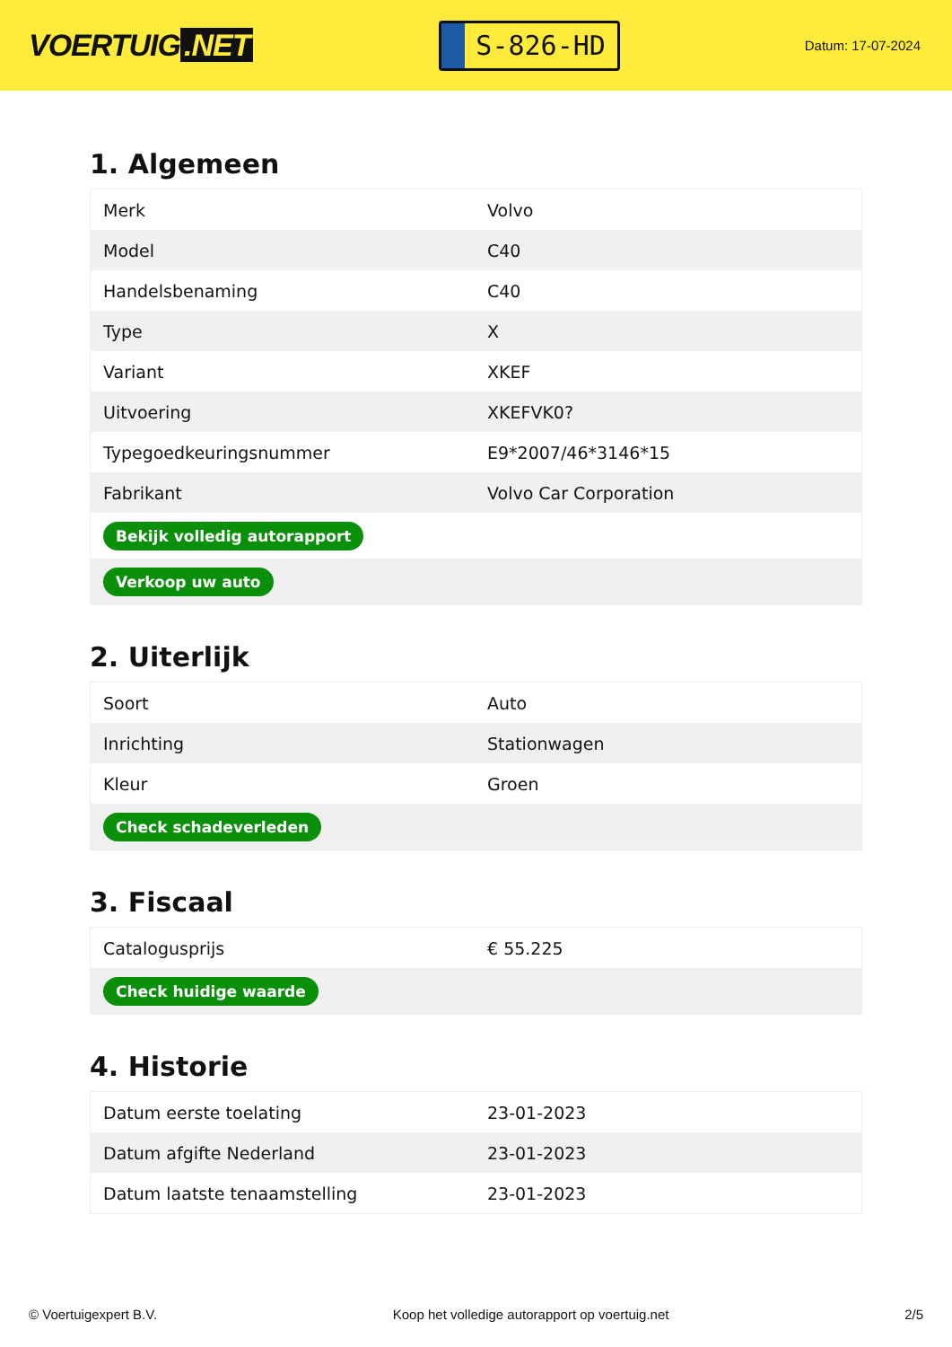VOERTUIG.NET
S-826-HD
Datum: 17-07-2024
1. Algemeen
| Merk | Volvo |
| Model | C40 |
| Handelsbenaming | C40 |
| Type | X |
| Variant | XKEF |
| Uitvoering | XKEFVK0? |
| Typegoedkeuringsnummer | E9*2007/46*3146*15 |
| Fabrikant | Volvo Car Corporation |
| Bekijk volledig autorapport | |
| Verkoop uw auto | |
2. Uiterlijk
| Soort | Auto |
| Inrichting | Stationwagen |
| Kleur | Groen |
| Check schadeverleden | |
3. Fiscaal
| Catalogusprijs | € 55.225 |
| Check huidige waarde | |
4. Historie
| Datum eerste toelating | 23-01-2023 |
| Datum afgifte Nederland | 23-01-2023 |
| Datum laatste tenaamstelling | 23-01-2023 |
© Voertuigexpert B.V. Koop het volledige autorapport op voertuig.net 2/5